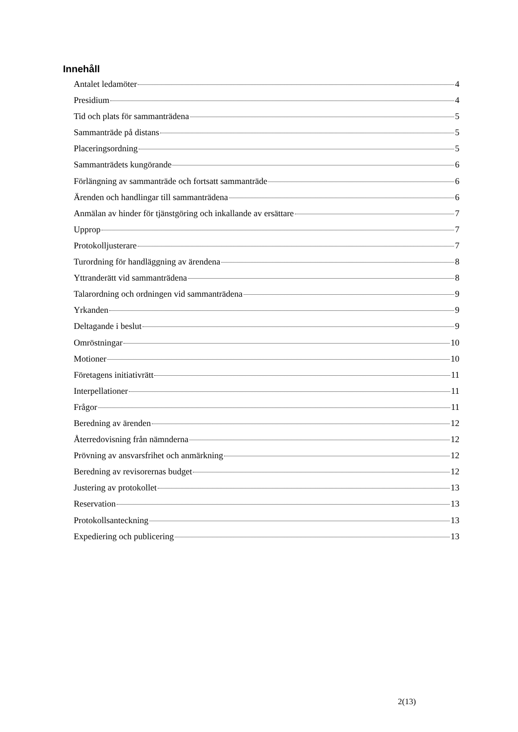Innehåll
Antalet ledamöter 4
Presidium 4
Tid och plats för sammanträdena 5
Sammanträde på distans 5
Placeringsordning 5
Sammanträdets kungörande 6
Förlängning av sammanträde och fortsatt sammanträde 6
Ärenden och handlingar till sammanträdena 6
Anmälan av hinder för tjänstgöring och inkallande av ersättare 7
Upprop 7
Protokolljusterare 7
Turordning för handläggning av ärendena 8
Yttranderätt vid sammanträdena 8
Talarordning och ordningen vid sammanträdena 9
Yrkanden 9
Deltagande i beslut 9
Omröstningar 10
Motioner 10
Företagens initiativrätt 11
Interpellationer 11
Frågor 11
Beredning av ärenden 12
Återredovisning från nämnderna 12
Prövning av ansvarsfrihet och anmärkning 12
Beredning av revisorernas budget 12
Justering av protokollet 13
Reservation 13
Protokollsanteckning 13
Expediering och publicering 13
2(13)